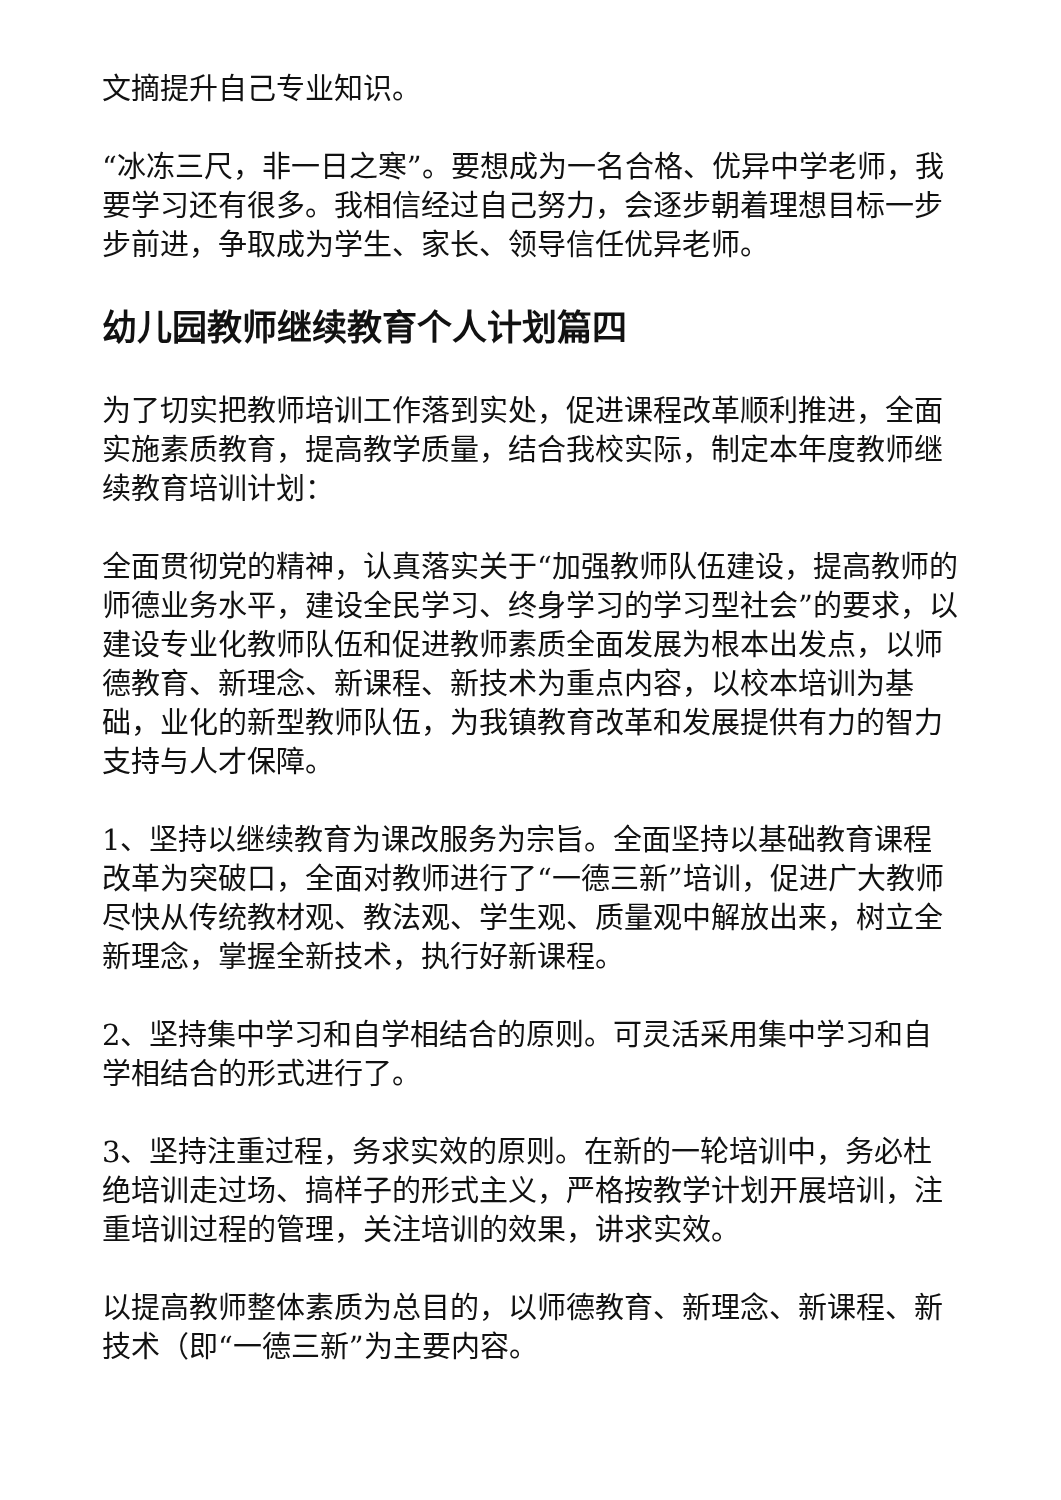文摘提升自己专业知识。
“冰冻三尺，非一日之寒”。要想成为一名合格、优异中学老师，我要学习还有很多。我相信经过自己努力，会逐步朝着理想目标一步步前进，争取成为学生、家长、领导信任优异老师。
幼儿园教师继续教育个人计划篇四
为了切实把教师培训工作落到实处，促进课程改革顺利推进，全面实施素质教育，提高教学质量，结合我校实际，制定本年度教师继续教育培训计划：
全面贯彻党的精神，认真落实关于“加强教师队伍建设，提高教师的师德业务水平，建设全民学习、终身学习的学习型社会”的要求，以建设专业化教师队伍和促进教师素质全面发展为根本出发点，以师德教育、新理念、新课程、新技术为重点内容，以校本培训为基础，业化的新型教师队伍，为我镇教育改革和发展提供有力的智力支持与人才保障。
1、坚持以继续教育为课改服务为宗旨。全面坚持以基础教育课程改革为突破口，全面对教师进行了“一德三新”培训，促进广大教师尽快从传统教材观、教法观、学生观、质量观中解放出来，树立全新理念，掌握全新技术，执行好新课程。
2、坚持集中学习和自学相结合的原则。可灵活采用集中学习和自学相结合的形式进行了。
3、坚持注重过程，务求实效的原则。在新的一轮培训中，务必杜绝培训走过场、搞样子的形式主义，严格按教学计划开展培训，注重培训过程的管理，关注培训的效果，讲求实效。
以提高教师整体素质为总目的，以师德教育、新理念、新课程、新技术（即“一德三新”为主要内容。